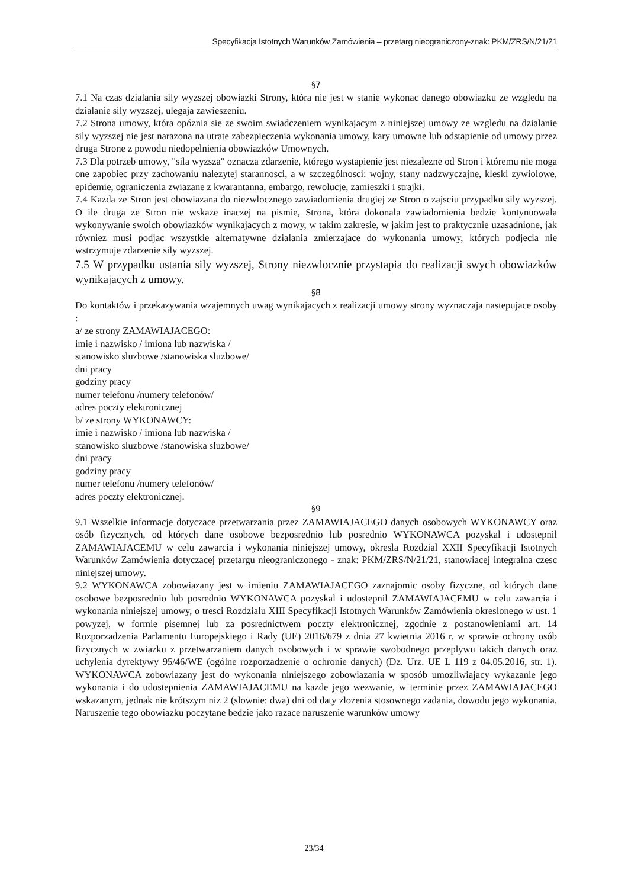Specyfikacja Istotnych Warunków Zamówienia – przetarg nieograniczony-znak: PKM/ZRS/N/21/21
§7
7.1 Na czas dzialania sily wyzszej obowiazki Strony, która nie jest w stanie wykonac danego obowiazku ze wzgledu na dzialanie sily wyzszej, ulegaja zawieszeniu.
7.2 Strona umowy, która opóznia sie ze swoim swiadczeniem wynikajacym z niniejszej umowy ze wzgledu na dzialanie sily wyzszej nie jest narazona na utrate zabezpieczenia wykonania umowy, kary umowne lub odstapienie od umowy przez druga Strone z powodu niedopelnienia obowiazków Umownych.
7.3 Dla potrzeb umowy, "sila wyzsza" oznacza zdarzenie, którego wystapienie jest niezalezne od Stron i któremu nie moga one zapobiec przy zachowaniu nalezytej starannosci, a w szczególnosci: wojny, stany nadzwyczajne, kleski zywiolowe, epidemie, ograniczenia zwiazane z kwarantanna, embargo, rewolucje, zamieszki i strajki.
7.4 Kazda ze Stron jest obowiazana do niezwlocznego zawiadomienia drugiej ze Stron o zajsciu przypadku sily wyzszej. O ile druga ze Stron nie wskaze inaczej na pismie, Strona, która dokonala zawiadomienia bedzie kontynuowala wykonywanie swoich obowiazków wynikajacych z mowy, w takim zakresie, w jakim jest to praktycznie uzasadnione, jak równiez musi podjac wszystkie alternatywne dzialania zmierzajace do wykonania umowy, których podjecia nie wstrzymuje zdarzenie sily wyzszej.
7.5 W przypadku ustania sily wyzszej, Strony niezwlocznie przystapia do realizacji swych obowiazków wynikajacych z umowy.
§8
Do kontaktów i przekazywania wzajemnych uwag wynikajacych z realizacji umowy strony wyznaczaja nastepujace osoby :
a/ ze strony ZAMAWIAJACEGO:
imie i nazwisko / imiona lub nazwiska /
stanowisko sluzbowe /stanowiska sluzbowe/
dni pracy
godziny pracy
numer telefonu /numery telefonów/
adres poczty elektronicznej
b/ ze strony WYKONAWCY:
imie i nazwisko / imiona lub nazwiska /
stanowisko sluzbowe /stanowiska sluzbowe/
dni pracy
godziny pracy
numer telefonu /numery telefonów/
adres poczty elektronicznej.
§9
9.1 Wszelkie informacje dotyczace przetwarzania przez ZAMAWIAJACEGO danych osobowych WYKONAWCY oraz osób fizycznych, od których dane osobowe bezposrednio lub posrednio WYKONAWCA pozyskal i udostepnil ZAMAWIAJACEMU w celu zawarcia i wykonania niniejszej umowy, okresla Rozdzial XXII Specyfikacji Istotnych Warunków Zamówienia dotyczacej przetargu nieograniczonego - znak: PKM/ZRS/N/21/21, stanowiacej integralna czesc niniejszej umowy.
9.2 WYKONAWCA zobowiazany jest w imieniu ZAMAWIAJACEGO zaznajomic osoby fizyczne, od których dane osobowe bezposrednio lub posrednio WYKONAWCA pozyskal i udostepnil ZAMAWIAJACEMU w celu zawarcia i wykonania niniejszej umowy, o tresci Rozdzialu XIII Specyfikacji Istotnych Warunków Zamówienia okreslonego w ust. 1 powyzej, w formie pisemnej lub za posrednictwem poczty elektronicznej, zgodnie z postanowieniami art. 14 Rozporzadzenia Parlamentu Europejskiego i Rady (UE) 2016/679 z dnia 27 kwietnia 2016 r. w sprawie ochrony osób fizycznych w zwiazku z przetwarzaniem danych osobowych i w sprawie swobodnego przeplywu takich danych oraz uchylenia dyrektywy 95/46/WE (ogólne rozporzadzenie o ochronie danych) (Dz. Urz. UE L 119 z 04.05.2016, str. 1). WYKONAWCA zobowiazany jest do wykonania niniejszego zobowiazania w sposób umozliwiajacy wykazanie jego wykonania i do udostepnienia ZAMAWIAJACEMU na kazde jego wezwanie, w terminie przez ZAMAWIAJACEGO wskazanym, jednak nie krótszym niz 2 (slownie: dwa) dni od daty zlozenia stosownego zadania, dowodu jego wykonania. Naruszenie tego obowiazku poczytane bedzie jako razace naruszenie warunków umowy
23/34